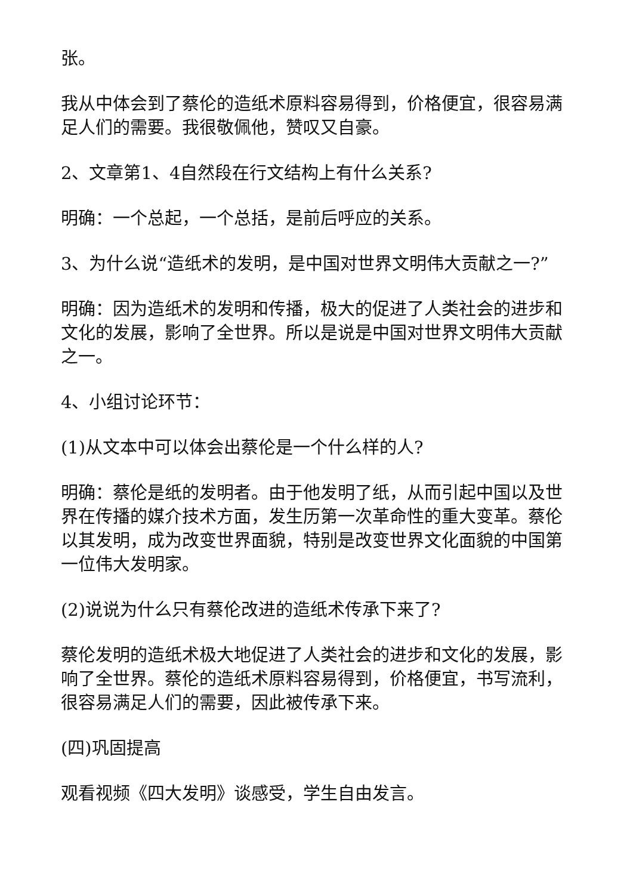张。
我从中体会到了蔡伦的造纸术原料容易得到，价格便宜，很容易满足人们的需要。我很敬佩他，赞叹又自豪。
2、文章第1、4自然段在行文结构上有什么关系?
明确：一个总起，一个总括，是前后呼应的关系。
3、为什么说“造纸术的发明，是中国对世界文明伟大贡献之一?”
明确：因为造纸术的发明和传播，极大的促进了人类社会的进步和文化的发展，影响了全世界。所以是说是中国对世界文明伟大贡献之一。
4、小组讨论环节：
(1)从文本中可以体会出蔡伦是一个什么样的人?
明确：蔡伦是纸的发明者。由于他发明了纸，从而引起中国以及世界在传播的媒介技术方面，发生历第一次革命性的重大变革。蔡伦以其发明，成为改变世界面貌，特别是改变世界文化面貌的中国第一位伟大发明家。
(2)说说为什么只有蔡伦改进的造纸术传承下来了?
蔡伦发明的造纸术极大地促进了人类社会的进步和文化的发展，影响了全世界。蔡伦的造纸术原料容易得到，价格便宜，书写流利，很容易满足人们的需要，因此被传承下来。
(四)巩固提高
观看视频《四大发明》谈感受，学生自由发言。